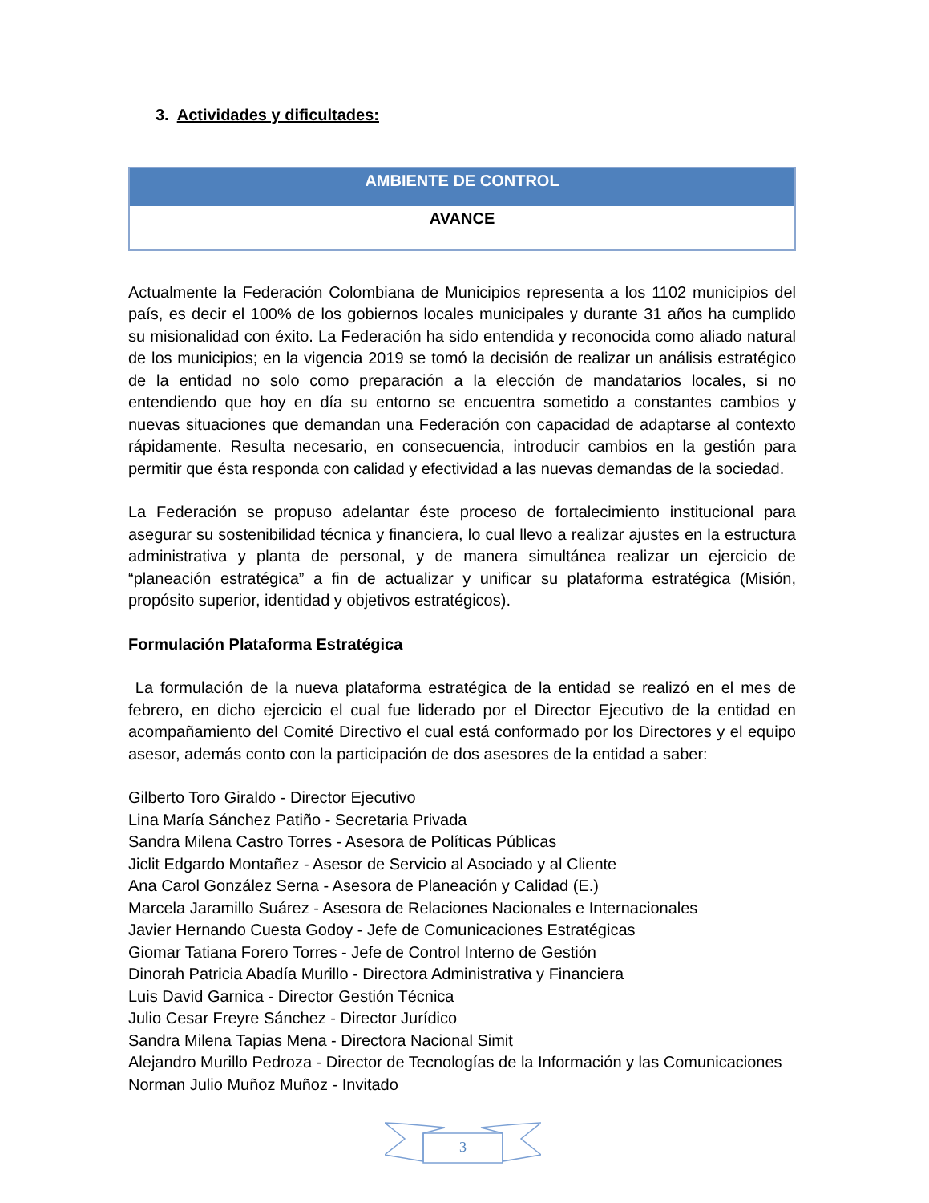3. Actividades y dificultades:
| AMBIENTE DE CONTROL |
| --- |
| AVANCE |
Actualmente la Federación Colombiana de Municipios representa a los 1102 municipios del país, es decir el 100% de los gobiernos locales municipales y durante 31 años ha cumplido su misionalidad con éxito. La Federación ha sido entendida y reconocida como aliado natural de los municipios; en la vigencia 2019 se tomó la decisión de realizar un análisis estratégico de la entidad no solo como preparación a la elección de mandatarios locales, si no entendiendo que hoy en día su entorno se encuentra sometido a constantes cambios y nuevas situaciones que demandan una Federación con capacidad de adaptarse al contexto rápidamente. Resulta necesario, en consecuencia, introducir cambios en la gestión para permitir que ésta responda con calidad y efectividad a las nuevas demandas de la sociedad.
La Federación se propuso adelantar éste proceso de fortalecimiento institucional para asegurar su sostenibilidad técnica y financiera, lo cual llevo a realizar ajustes en la estructura administrativa y planta de personal, y de manera simultánea realizar un ejercicio de “planeación estratégica” a fin de actualizar y unificar su plataforma estratégica (Misión, propósito superior, identidad y objetivos estratégicos).
Formulación Plataforma Estratégica
La formulación de la nueva plataforma estratégica de la entidad se realizó en el mes de febrero, en dicho ejercicio el cual fue liderado por el Director Ejecutivo de la entidad en acompañamiento del Comité Directivo el cual está conformado por los Directores y el equipo asesor, además conto con la participación de dos asesores de la entidad a saber:
Gilberto Toro Giraldo - Director Ejecutivo
Lina María Sánchez Patiño - Secretaria Privada
Sandra Milena Castro Torres - Asesora de Políticas Públicas
Jiclit Edgardo Montañez - Asesor de Servicio al Asociado y al Cliente
Ana Carol González Serna - Asesora de Planeación y Calidad (E.)
Marcela Jaramillo Suárez - Asesora de Relaciones Nacionales e Internacionales
Javier Hernando Cuesta Godoy - Jefe de Comunicaciones Estratégicas
Giomar Tatiana Forero Torres - Jefe de Control Interno de Gestión
Dinorah Patricia Abadía Murillo - Directora Administrativa y Financiera
Luis David Garnica - Director Gestión Técnica
Julio Cesar Freyre Sánchez - Director Jurídico
Sandra Milena Tapias Mena - Directora Nacional Simit
Alejandro Murillo Pedroza - Director de Tecnologías de la Información y las Comunicaciones
Norman Julio Muñoz Muñoz - Invitado
3